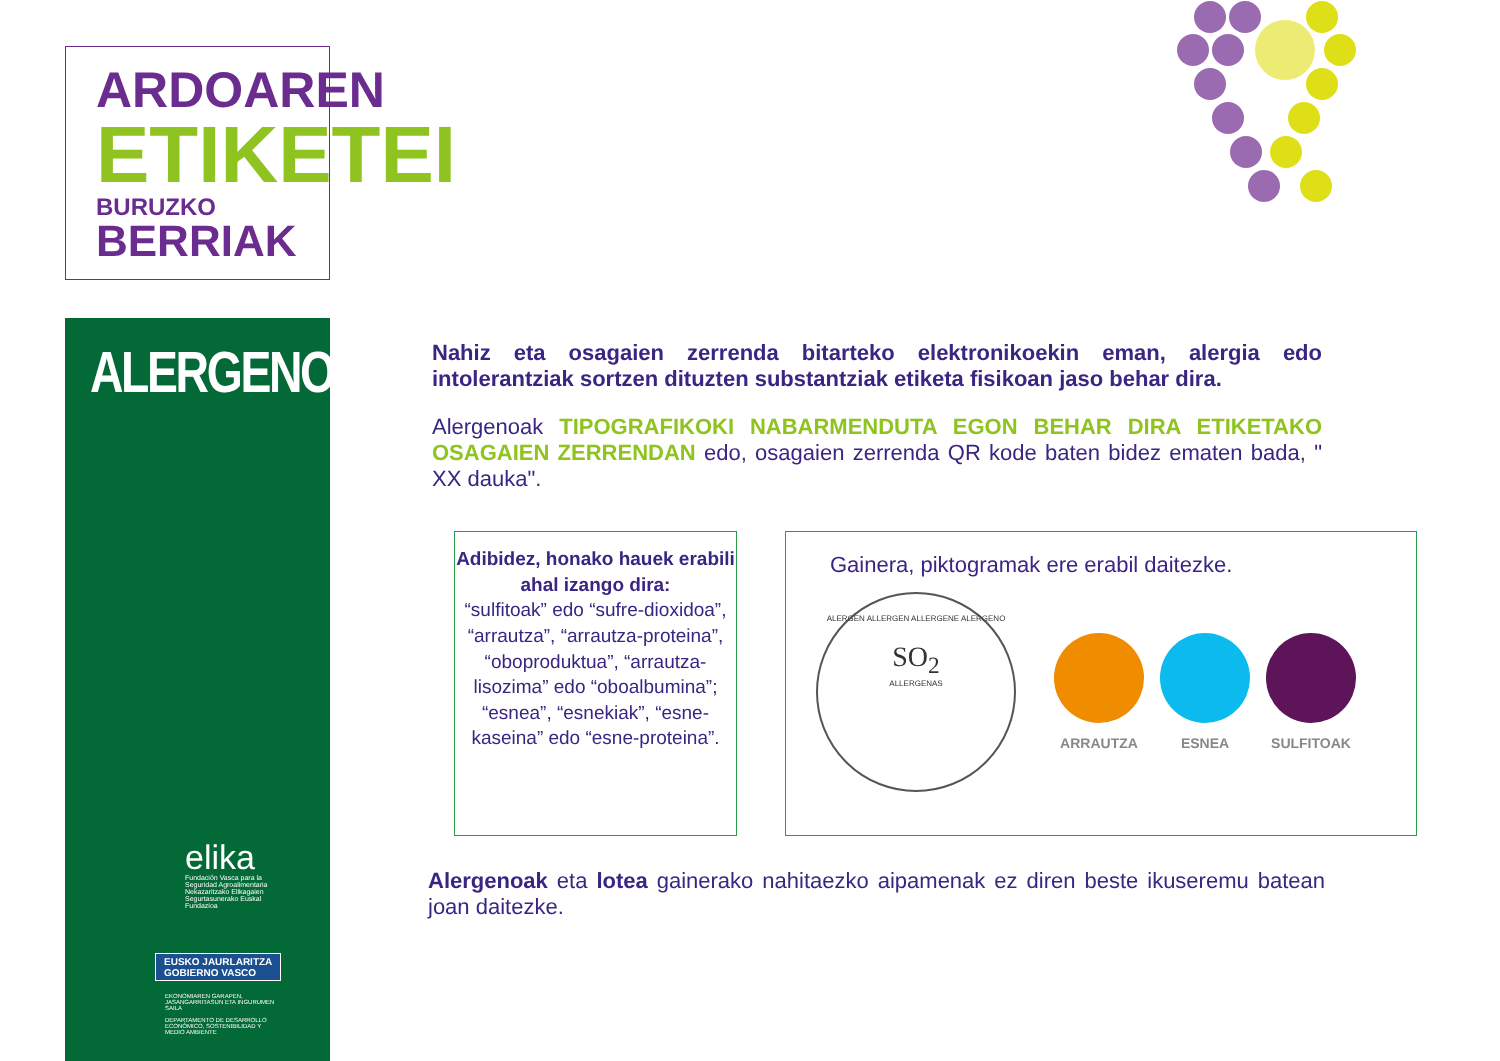ARDOAREN
ETIKETEI
BURUZKO BERRIAK
ALERGENOAK
elika
Fundación Vasca para la Seguridad Agroalimentaria Nekazaritzako Elikagaien Segurtasunerako Euskal Fundazioa
EUSKO JAURLARITZA
GOBIERNO VASCO
EKONOMIAREN GARAPEN, JASANGARRITASUN ETA INGURUMEN SAILA
DEPARTAMENTO DE DESARROLLO ECONÓMICO, SOSTENIBILIDAD Y MEDIO AMBIENTE
Nahiz eta osagaien zerrenda bitarteko elektronikoekin eman, alergia edo intolerantziak sortzen dituzten substantziak etiketa fisikoan jaso behar dira.
Alergenoak TIPOGRAFIKOKI NABARMENDUTA EGON BEHAR DIRA ETIKETAKO OSAGAIEN ZERRENDAN edo, osagaien zerrenda QR kode baten bidez ematen bada, " XX dauka".
Adibidez, honako hauek erabili ahal izango dira:
“sulfitoak” edo “sufre-dioxidoa”, “arrautza”, “arrautza-proteina”, “oboproduktua”, “arrautza-lisozima” edo “oboalbumina”; “esnea”, “esnekiak”, “esne-kaseina” edo “esne-proteina”.
Gainera, piktogramak ere erabil daitezke.
ALERGEN ALLERGEN ALLERGENE ALERGENO
SO<sub>2</sub>
ALLERGENAS
ARRAUTZA ESNEA SULFITOAK
Alergenoak eta lotea gainerako nahitaezko aipamenak ez diren beste ikuseremu batean joan daitezke.